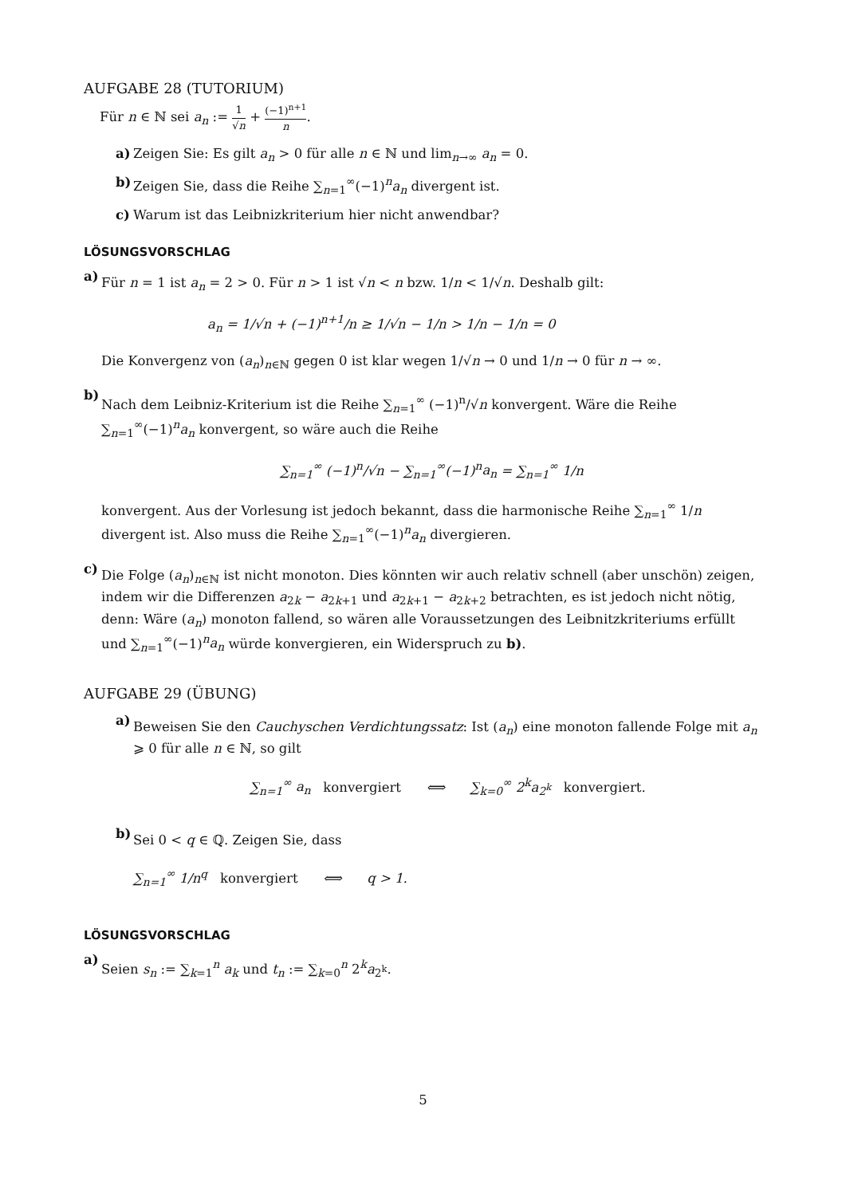AUFGABE 28 (TUTORIUM)
Für n ∈ ℕ sei a<sub>n</sub> := 1 √n + (−1)<sup>n+1</sup> n.
a) Zeigen Sie: Es gilt a<sub>n</sub> > 0 für alle n ∈ ℕ und lim<sub>n→∞</sub> a<sub>n</sub> = 0.
b) Zeigen Sie, dass die Reihe ∑<sub>n=1</sub><sup>∞</sup>(−1)<sup>n</sup>a<sub>n</sub> divergent ist.
c) Warum ist das Leibnizkriterium hier nicht anwendbar?
LÖSUNGSVORSCHLAG
a)
Für n = 1 ist a<sub>n</sub> = 2 > 0. Für n > 1 ist √n < n bzw. 1/n < 1/√n. Deshalb gilt:
a<sub>n</sub> = 1/√n + (−1)<sup>n+1</sup>/n ≥ 1/√n − 1/n > 1/n − 1/n = 0
Die Konvergenz von (a<sub>n</sub>)<sub>n∈ℕ</sub> gegen 0 ist klar wegen 1/√n → 0 und 1/n → 0 für n → ∞.
b)
Nach dem Leibniz-Kriterium ist die Reihe ∑<sub>n=1</sub><sup>∞</sup> (−1)<sup>n</sup>/√n konvergent. Wäre die Reihe ∑<sub>n=1</sub><sup>∞</sup>(−1)<sup>n</sup>a<sub>n</sub> konvergent, so wäre auch die Reihe
∑<sub>n=1</sub><sup>∞</sup> (−1)<sup>n</sup>/√n − ∑<sub>n=1</sub><sup>∞</sup>(−1)<sup>n</sup>a<sub>n</sub> = ∑<sub>n=1</sub><sup>∞</sup> 1/n
konvergent. Aus der Vorlesung ist jedoch bekannt, dass die harmonische Reihe ∑<sub>n=1</sub><sup>∞</sup> 1/n divergent ist. Also muss die Reihe ∑<sub>n=1</sub><sup>∞</sup>(−1)<sup>n</sup>a<sub>n</sub> divergieren.
c)
Die Folge (a<sub>n</sub>)<sub>n∈ℕ</sub> ist nicht monoton. Dies könnten wir auch relativ schnell (aber unschön) zeigen, indem wir die Differenzen a<sub>2k</sub> − a<sub>2k+1</sub> und a<sub>2k+1</sub> − a<sub>2k+2</sub> betrachten, es ist jedoch nicht nötig, denn: Wäre (a<sub>n</sub>) monoton fallend, so wären alle Voraussetzungen des Leibnitzkriteriums erfüllt und ∑<sub>n=1</sub><sup>∞</sup>(−1)<sup>n</sup>a<sub>n</sub> würde konvergieren, ein Widerspruch zu b).
AUFGABE 29 (ÜBUNG)
a)
Beweisen Sie den Cauchyschen Verdichtungssatz: Ist (a<sub>n</sub>) eine monoton fallende Folge mit a<sub>n</sub> ⩾ 0 für alle n ∈ ℕ, so gilt
∑<sub>n=1</sub><sup>∞</sup> a<sub>n</sub> konvergiert ⟺ ∑<sub>k=0</sub><sup>∞</sup> 2<sup>k</sup>a<sub>2<sup>k</sup></sub> konvergiert.
b)
Sei 0 < q ∈ ℚ. Zeigen Sie, dass
∑<sub>n=1</sub><sup>∞</sup> 1/n<sup>q</sup> konvergiert ⟺ q > 1.
LÖSUNGSVORSCHLAG
a)
Seien s<sub>n</sub> := ∑<sub>k=1</sub><sup>n</sup> a<sub>k</sub> und t<sub>n</sub> := ∑<sub>k=0</sub><sup>n</sup> 2<sup>k</sup>a<sub>2<sup>k</sup></sub>.
5